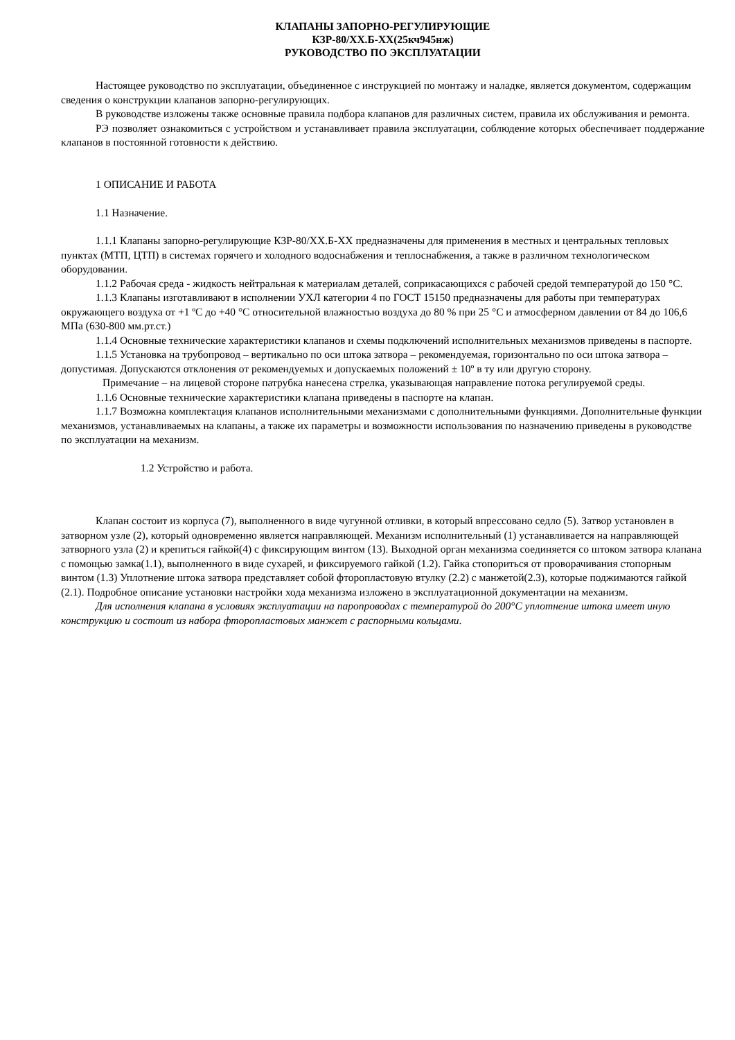КЛАПАНЫ ЗАПОРНО-РЕГУЛИРУЮЩИЕ
КЗР-80/ХХ.Б-ХХ(25кч945нж)
РУКОВОДСТВО ПО ЭКСПЛУАТАЦИИ
Настоящее руководство по эксплуатации, объединенное с инструкцией по монтажу и наладке, является документом, содержащим сведения о конструкции клапанов запорно-регулирующих.
В руководстве изложены также основные правила подбора клапанов для различных систем, правила их обслуживания и ремонта.
РЭ позволяет ознакомиться с устройством и устанавливает правила эксплуатации, соблюдение которых обеспечивает поддержание клапанов в постоянной готовности к действию.
1 ОПИСАНИЕ И РАБОТА
1.1 Назначение.
1.1.1 Клапаны запорно-регулирующие КЗР-80/ХХ.Б-ХХ предназначены для применения в местных и центральных тепловых пунктах (МТП, ЦТП) в системах горячего и холодного водоснабжения и теплоснабжения, а также в различном технологическом оборудовании.
1.1.2 Рабочая среда - жидкость нейтральная к материалам деталей, соприкасающихся с рабочей средой температурой до 150 °С.
1.1.3 Клапаны изготавливают в исполнении УХЛ категории 4 по ГОСТ 15150 предназначены для работы при температурах окружающего воздуха от +1 ºС до +40 °С относительной влажностью воздуха до 80 % при 25 °С и атмосферном давлении от 84 до 106,6 МПа (630-800 мм.рт.ст.)
1.1.4 Основные технические характеристики клапанов и схемы подключений исполнительных механизмов приведены в паспорте.
1.1.5 Установка на трубопровод – вертикально по оси штока затвора – рекомендуемая, горизонтально по оси штока затвора – допустимая. Допускаются отклонения от рекомендуемых и допускаемых положений ± 10º в ту или другую сторону.
Примечание – на лицевой стороне патрубка нанесена стрелка, указывающая направление потока регулируемой среды.
1.1.6 Основные технические характеристики клапана приведены в паспорте на клапан.
1.1.7 Возможна комплектация клапанов исполнительными механизмами с дополнительными функциями. Дополнительные функции механизмов, устанавливаемых на клапаны, а также их параметры и возможности использования по назначению приведены в руководстве по эксплуатации на механизм.
1.2 Устройство и работа.
Клапан состоит из корпуса (7), выполненного в виде чугунной отливки, в который впрессовано седло (5). Затвор установлен в затворном узле (2), который одновременно является направляющей. Механизм исполнительный (1) устанавливается на направляющей затворного узла (2) и крепиться гайкой(4) с фиксирующим винтом (13). Выходной орган механизма соединяется со штоком затвора клапана с помощью замка(1.1), выполненного в виде сухарей, и фиксируемого гайкой (1.2). Гайка стопориться от проворачивания стопорным винтом (1.3) Уплотнение штока затвора представляет собой фторопластовую втулку (2.2) с манжетой(2.3), которые поджимаются гайкой (2.1). Подробное описание установки настройки хода механизма изложено в эксплуатационной документации на механизм.
Для исполнения клапана в условиях эксплуатации на паропроводах с температурой до 200°С уплотнение штока имеет иную конструкцию и состоит из набора фторопластовых манжет с распорными кольцами.